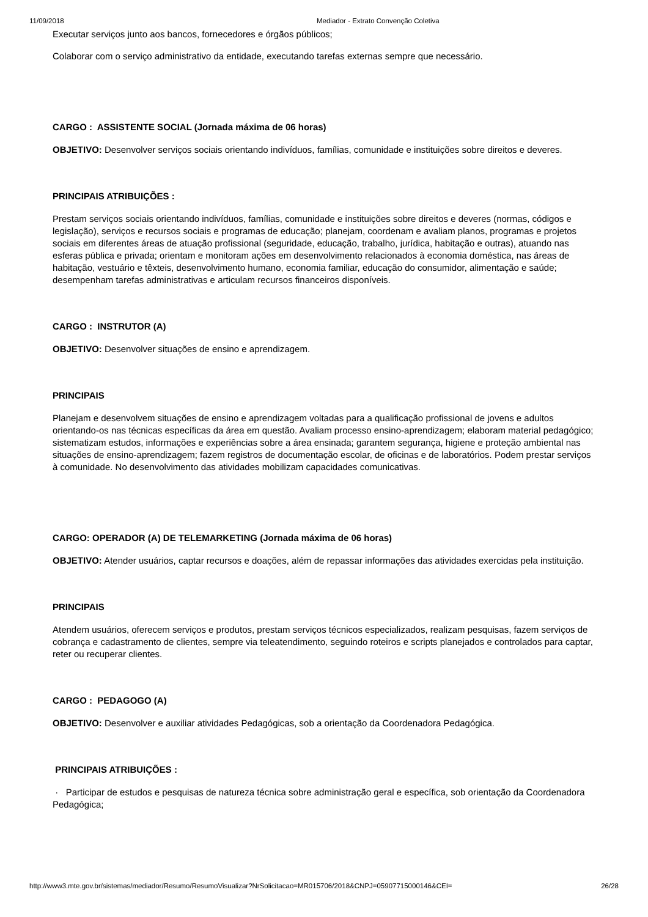11/09/2018 Mediador - Extrato Convenção Coletiva
Executar serviços junto aos bancos, fornecedores e órgãos públicos;
Colaborar com o serviço administrativo da entidade, executando tarefas externas sempre que necessário.
CARGO : ASSISTENTE SOCIAL (Jornada máxima de 06 horas)
OBJETIVO: Desenvolver serviços sociais orientando indivíduos, famílias, comunidade e instituições sobre direitos e deveres.
PRINCIPAIS ATRIBUIÇÕES :
Prestam serviços sociais orientando indivíduos, famílias, comunidade e instituições sobre direitos e deveres (normas, códigos e legislação), serviços e recursos sociais e programas de educação; planejam, coordenam e avaliam planos, programas e projetos sociais em diferentes áreas de atuação profissional (seguridade, educação, trabalho, jurídica, habitação e outras), atuando nas esferas pública e privada; orientam e monitoram ações em desenvolvimento relacionados à economia doméstica, nas áreas de habitação, vestuário e têxteis, desenvolvimento humano, economia familiar, educação do consumidor, alimentação e saúde; desempenham tarefas administrativas e articulam recursos financeiros disponíveis.
CARGO : INSTRUTOR (A)
OBJETIVO: Desenvolver situações de ensino e aprendizagem.
PRINCIPAIS
Planejam e desenvolvem situações de ensino e aprendizagem voltadas para a qualificação profissional de jovens e adultos orientando-os nas técnicas específicas da área em questão. Avaliam processo ensino-aprendizagem; elaboram material pedagógico; sistematizam estudos, informações e experiências sobre a área ensinada; garantem segurança, higiene e proteção ambiental nas situações de ensino-aprendizagem; fazem registros de documentação escolar, de oficinas e de laboratórios. Podem prestar serviços à comunidade. No desenvolvimento das atividades mobilizam capacidades comunicativas.
CARGO: OPERADOR (A) DE TELEMARKETING (Jornada máxima de 06 horas)
OBJETIVO: Atender usuários, captar recursos e doações, além de repassar informações das atividades exercidas pela instituição.
PRINCIPAIS
Atendem usuários, oferecem serviços e produtos, prestam serviços técnicos especializados, realizam pesquisas, fazem serviços de cobrança e cadastramento de clientes, sempre via teleatendimento, seguindo roteiros e scripts planejados e controlados para captar, reter ou recuperar clientes.
CARGO : PEDAGOGO (A)
OBJETIVO: Desenvolver e auxiliar atividades Pedagógicas, sob a orientação da Coordenadora Pedagógica.
PRINCIPAIS ATRIBUIÇÕES :
· Participar de estudos e pesquisas de natureza técnica sobre administração geral e específica, sob orientação da Coordenadora Pedagógica;
http://www3.mte.gov.br/sistemas/mediador/Resumo/ResumoVisualizar?NrSolicitacao=MR015706/2018&CNPJ=05907715000146&CEI= 26/28